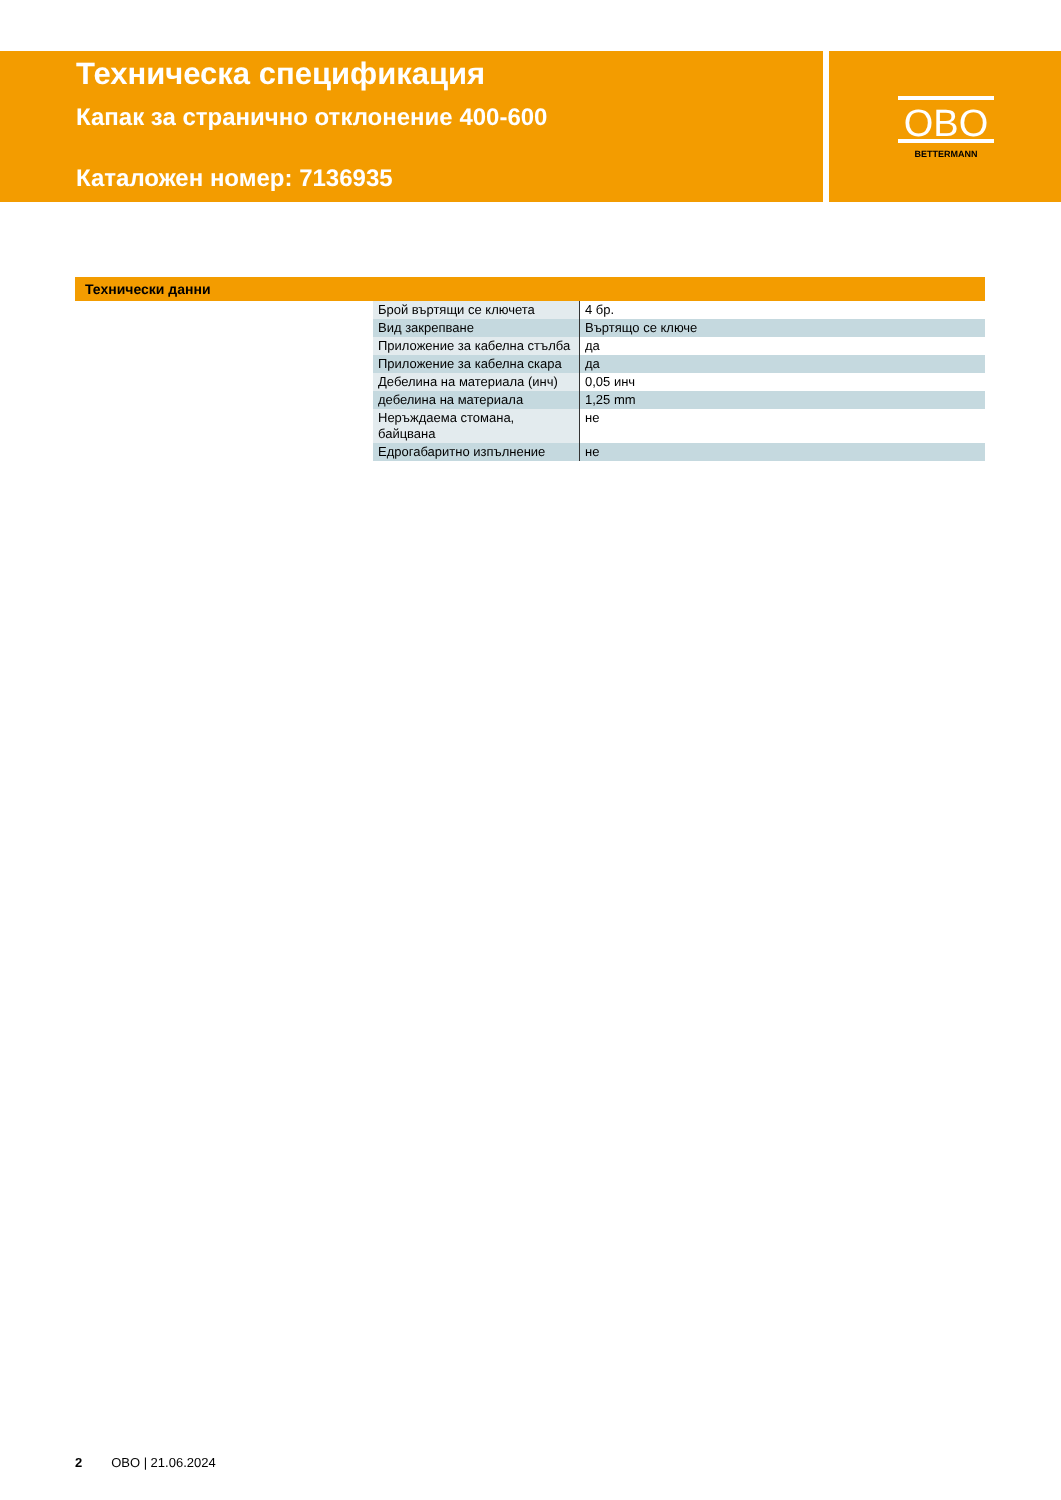Техническа спецификация
Капак за странично отклонение 400-600
Каталожен номер: 7136935
OBO
BETTERMANN
Технически данни
| Брой въртящи се ключета | 4 бр. |
| Вид закрепване | Въртящо се ключе |
| Приложение за кабелна стълба | да |
| Приложение за кабелна скара | да |
| Дебелина на материала (инч) | 0,05 инч |
| дебелина на материала | 1,25 mm |
| Неръждаема стомана, байцвана | не |
| Едрогабаритно изпълнение | не |
2 OBO | 21.06.2024